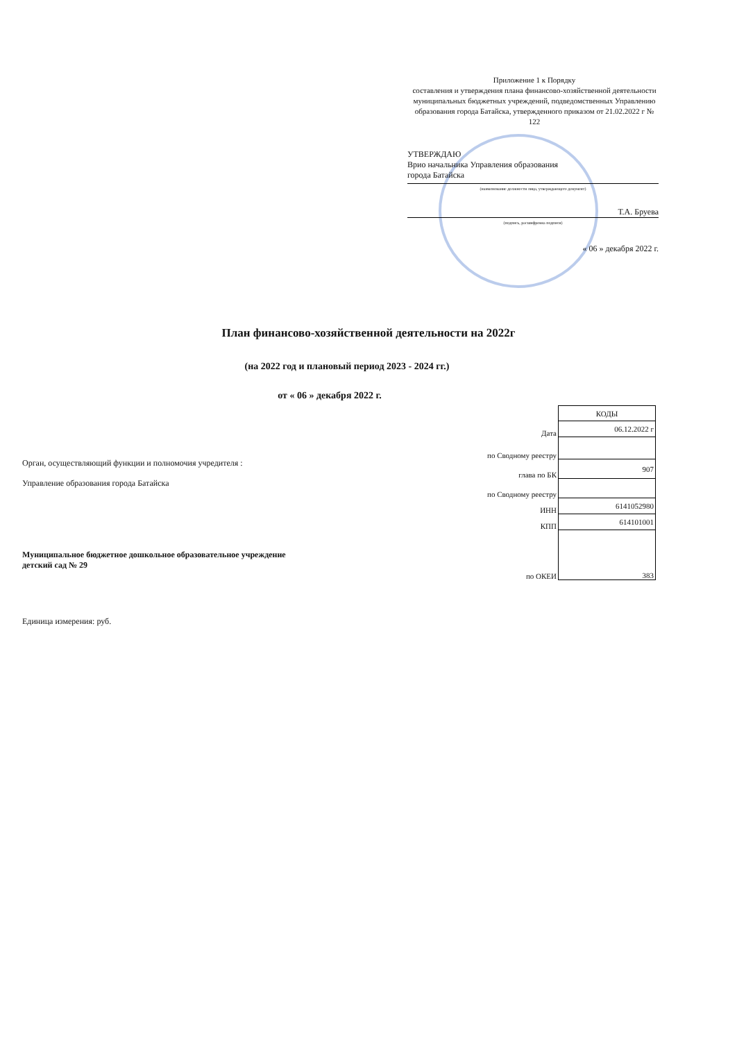Приложение 1 к Порядку
составления и утверждения плана финансово-хозяйственной деятельности муниципальных бюджетных учреждений, подведомственных Управлению образования города Батайска, утвержденного приказом от 21.02.2022 г № 122
УТВЕРЖДАЮ
Врио начальника Управления образования
города Батайска
(наименование должности лица, утверждающего документ)
Т.А. Бруева
(подпись, расшифровка подписи)
« 06 » декабря 2022 г.
План финансово-хозяйственной деятельности на 2022г
(на 2022 год и плановый период 2023 - 2024 гг.)
от « 06 » декабря 2022 г.
| | КОДЫ |
| Дата | 06.12.2022 г |
| по Сводному реестру | |
| глава по БК | 907 |
| по Сводному реестру | |
| ИНН | 6141052980 |
| КПП | 614101001 |
| по ОКЕИ | 383 |
Орган, осуществляющий функции и полномочия учредителя :
Управление образования города Батайска
Муниципальное бюджетное дошкольное образовательное учреждение
детский сад № 29
Единица измерения: руб.